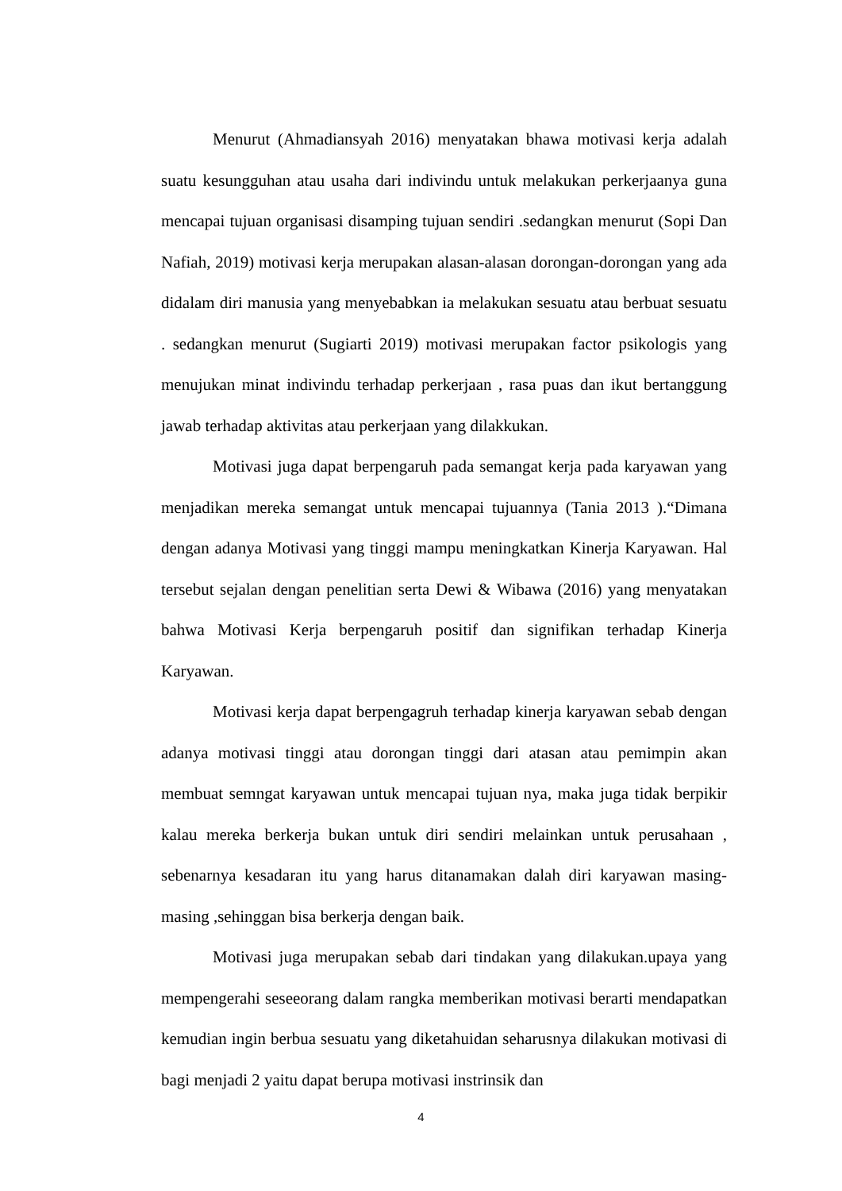Menurut (Ahmadiansyah 2016) menyatakan bhawa motivasi kerja adalah suatu kesungguhan atau usaha dari indivindu untuk melakukan perkerjaanya guna mencapai tujuan organisasi disamping tujuan sendiri .sedangkan menurut (Sopi Dan Nafiah, 2019) motivasi kerja merupakan alasan-alasan dorongan-dorongan yang ada didalam diri manusia yang menyebabkan ia melakukan sesuatu atau berbuat sesuatu . sedangkan menurut (Sugiarti 2019) motivasi merupakan factor psikologis yang menujukan minat indivindu terhadap perkerjaan , rasa puas dan ikut bertanggung jawab terhadap aktivitas atau perkerjaan yang dilakkukan.
Motivasi juga dapat berpengaruh pada semangat kerja pada karyawan yang menjadikan mereka semangat untuk mencapai tujuannya (Tania 2013 ).“Dimana dengan adanya Motivasi yang tinggi mampu meningkatkan Kinerja Karyawan. Hal tersebut sejalan dengan penelitian serta Dewi & Wibawa (2016) yang menyatakan bahwa Motivasi Kerja berpengaruh positif dan signifikan terhadap Kinerja Karyawan.
Motivasi kerja dapat berpengagruh terhadap kinerja karyawan sebab dengan adanya motivasi tinggi atau dorongan tinggi dari atasan atau pemimpin akan membuat semngat karyawan untuk mencapai tujuan nya, maka juga tidak berpikir kalau mereka berkerja bukan untuk diri sendiri melainkan untuk perusahaan , sebenarnya kesadaran itu yang harus ditanamakan dalah diri karyawan masing-masing ,sehinggan bisa berkerja dengan baik.
Motivasi juga merupakan sebab dari tindakan yang dilakukan.upaya yang mempengerahi seseeorang dalam rangka memberikan motivasi berarti mendapatkan kemudian ingin berbua sesuatu yang diketahuidan seharusnya dilakukan motivasi di bagi menjadi 2 yaitu dapat berupa motivasi instrinsik dan
4